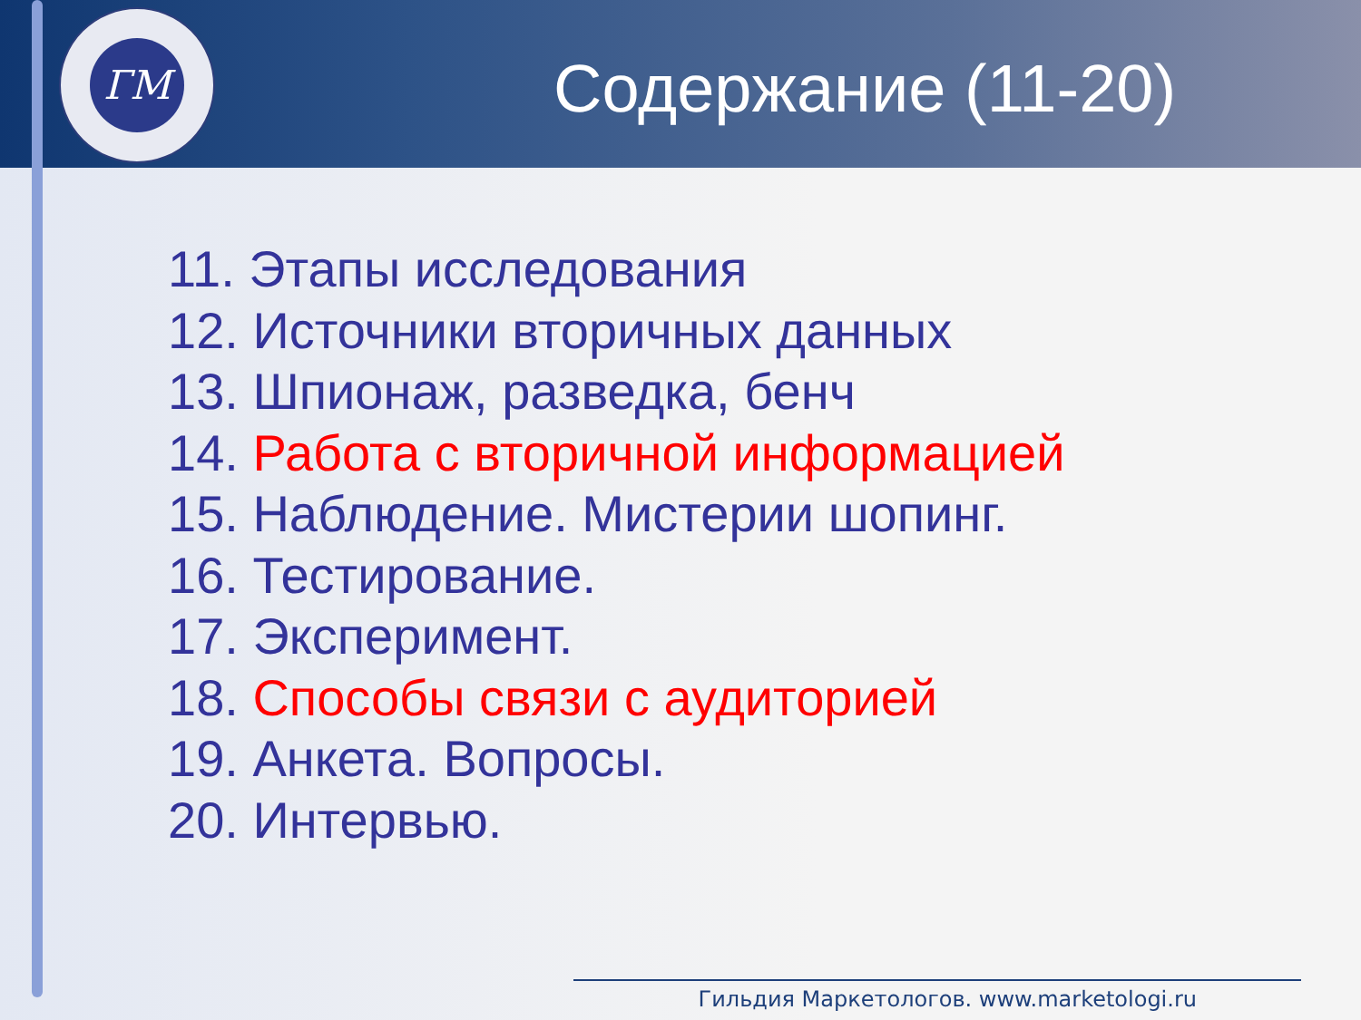ГМ
Содержание (11-20)
11. Этапы исследования
12. Источники вторичных данных
13. Шпионаж, разведка, бенч
14. Работа с вторичной информацией
15. Наблюдение. Мистерии шопинг.
16. Тестирование.
17. Эксперимент.
18. Способы связи с аудиторией
19. Анкета. Вопросы.
20. Интервью.
Гильдия Маркетологов. www.marketologi.ru